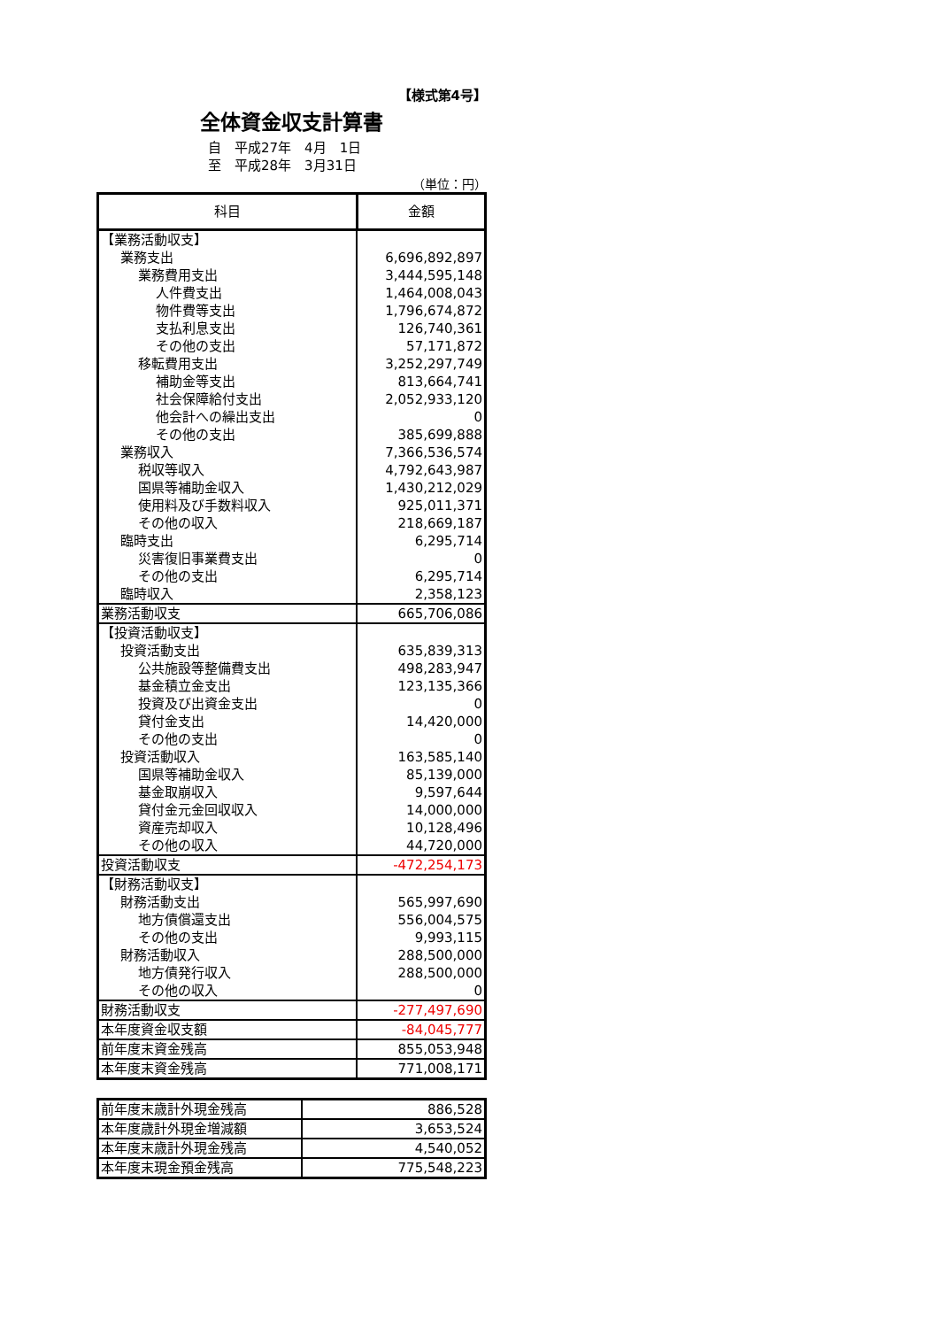【様式第4号】
全体資金収支計算書
自　平成27年　4月　1日
至　平成28年　3月31日
（単位：円）
| 科目 | 金額 |
| --- | --- |
| 【業務活動収支】 | |
| 業務支出 | 6,696,892,897 |
| 業務費用支出 | 3,444,595,148 |
| 人件費支出 | 1,464,008,043 |
| 物件費等支出 | 1,796,674,872 |
| 支払利息支出 | 126,740,361 |
| その他の支出 | 57,171,872 |
| 移転費用支出 | 3,252,297,749 |
| 補助金等支出 | 813,664,741 |
| 社会保障給付支出 | 2,052,933,120 |
| 他会計への繰出支出 | 0 |
| その他の支出 | 385,699,888 |
| 業務収入 | 7,366,536,574 |
| 税収等収入 | 4,792,643,987 |
| 国県等補助金収入 | 1,430,212,029 |
| 使用料及び手数料収入 | 925,011,371 |
| その他の収入 | 218,669,187 |
| 臨時支出 | 6,295,714 |
| 災害復旧事業費支出 | 0 |
| その他の支出 | 6,295,714 |
| 臨時収入 | 2,358,123 |
| 業務活動収支 | 665,706,086 |
| 【投資活動収支】 | |
| 投資活動支出 | 635,839,313 |
| 公共施設等整備費支出 | 498,283,947 |
| 基金積立金支出 | 123,135,366 |
| 投資及び出資金支出 | 0 |
| 貸付金支出 | 14,420,000 |
| その他の支出 | 0 |
| 投資活動収入 | 163,585,140 |
| 国県等補助金収入 | 85,139,000 |
| 基金取崩収入 | 9,597,644 |
| 貸付金元金回収収入 | 14,000,000 |
| 資産売却収入 | 10,128,496 |
| その他の収入 | 44,720,000 |
| 投資活動収支 | -472,254,173 |
| 【財務活動収支】 | |
| 財務活動支出 | 565,997,690 |
| 地方債償還支出 | 556,004,575 |
| その他の支出 | 9,993,115 |
| 財務活動収入 | 288,500,000 |
| 地方債発行収入 | 288,500,000 |
| その他の収入 | 0 |
| 財務活動収支 | -277,497,690 |
| 本年度資金収支額 | -84,045,777 |
| 前年度末資金残高 | 855,053,948 |
| 本年度末資金残高 | 771,008,171 |
| 前年度末歳計外現金残高 | 886,528 |
| 本年度歳計外現金増減額 | 3,653,524 |
| 本年度末歳計外現金残高 | 4,540,052 |
| 本年度末現金預金残高 | 775,548,223 |